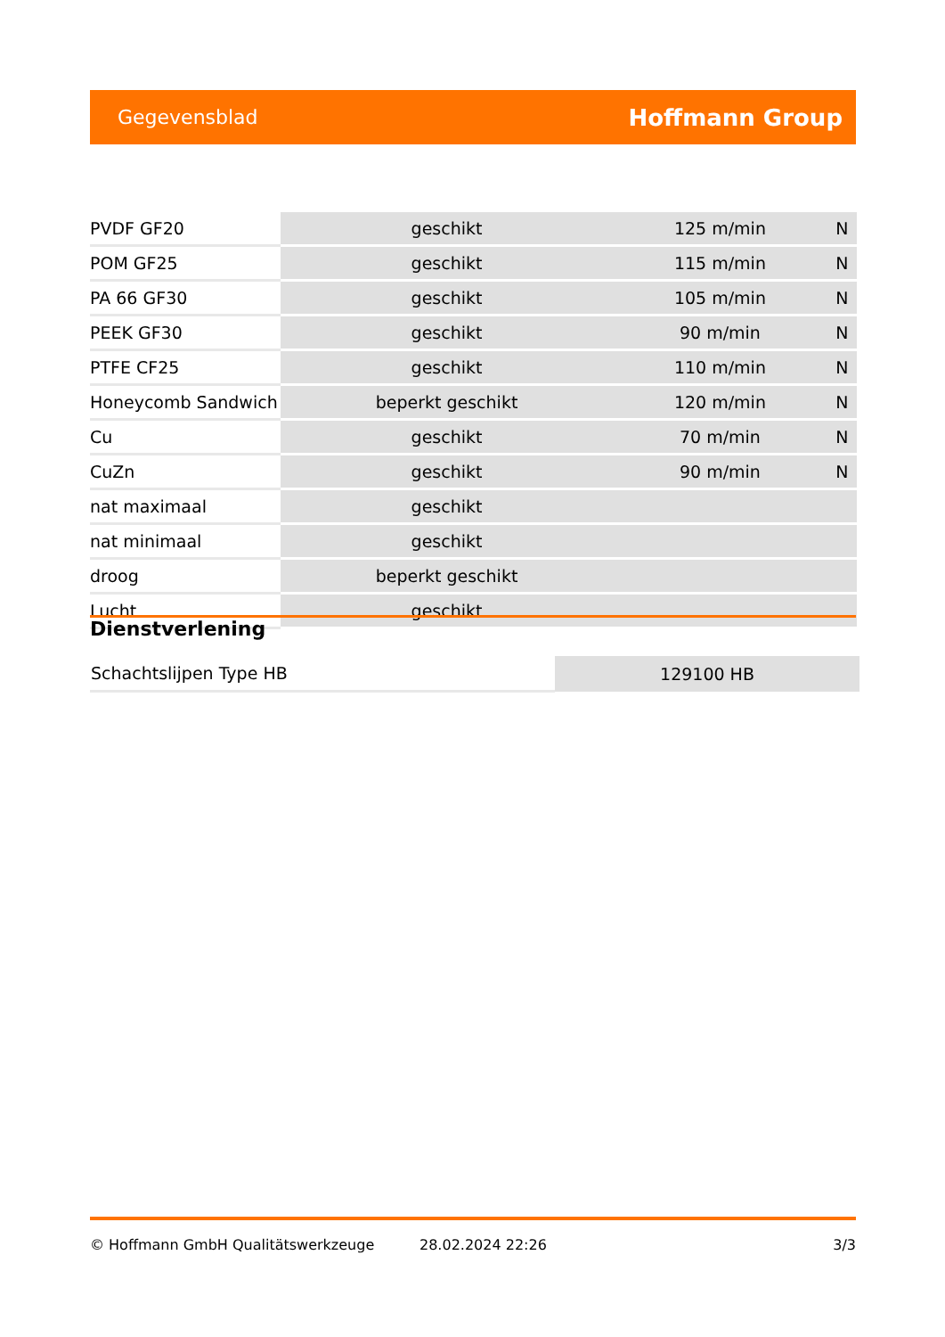Gegevensblad Hoffmann Group
| PVDF GF20 | geschikt | 125 m/min | N |
| POM GF25 | geschikt | 115 m/min | N |
| PA 66 GF30 | geschikt | 105 m/min | N |
| PEEK GF30 | geschikt | 90 m/min | N |
| PTFE CF25 | geschikt | 110 m/min | N |
| Honeycomb Sandwich | beperkt geschikt | 120 m/min | N |
| Cu | geschikt | 70 m/min | N |
| CuZn | geschikt | 90 m/min | N |
| nat maximaal | geschikt | | |
| nat minimaal | geschikt | | |
| droog | beperkt geschikt | | |
| Lucht | geschikt | | |
Dienstverlening
| Schachtslijpen Type HB | 129100 HB |
© Hoffmann GmbH Qualitätswerkzeuge 28.02.2024 22:26 3/3